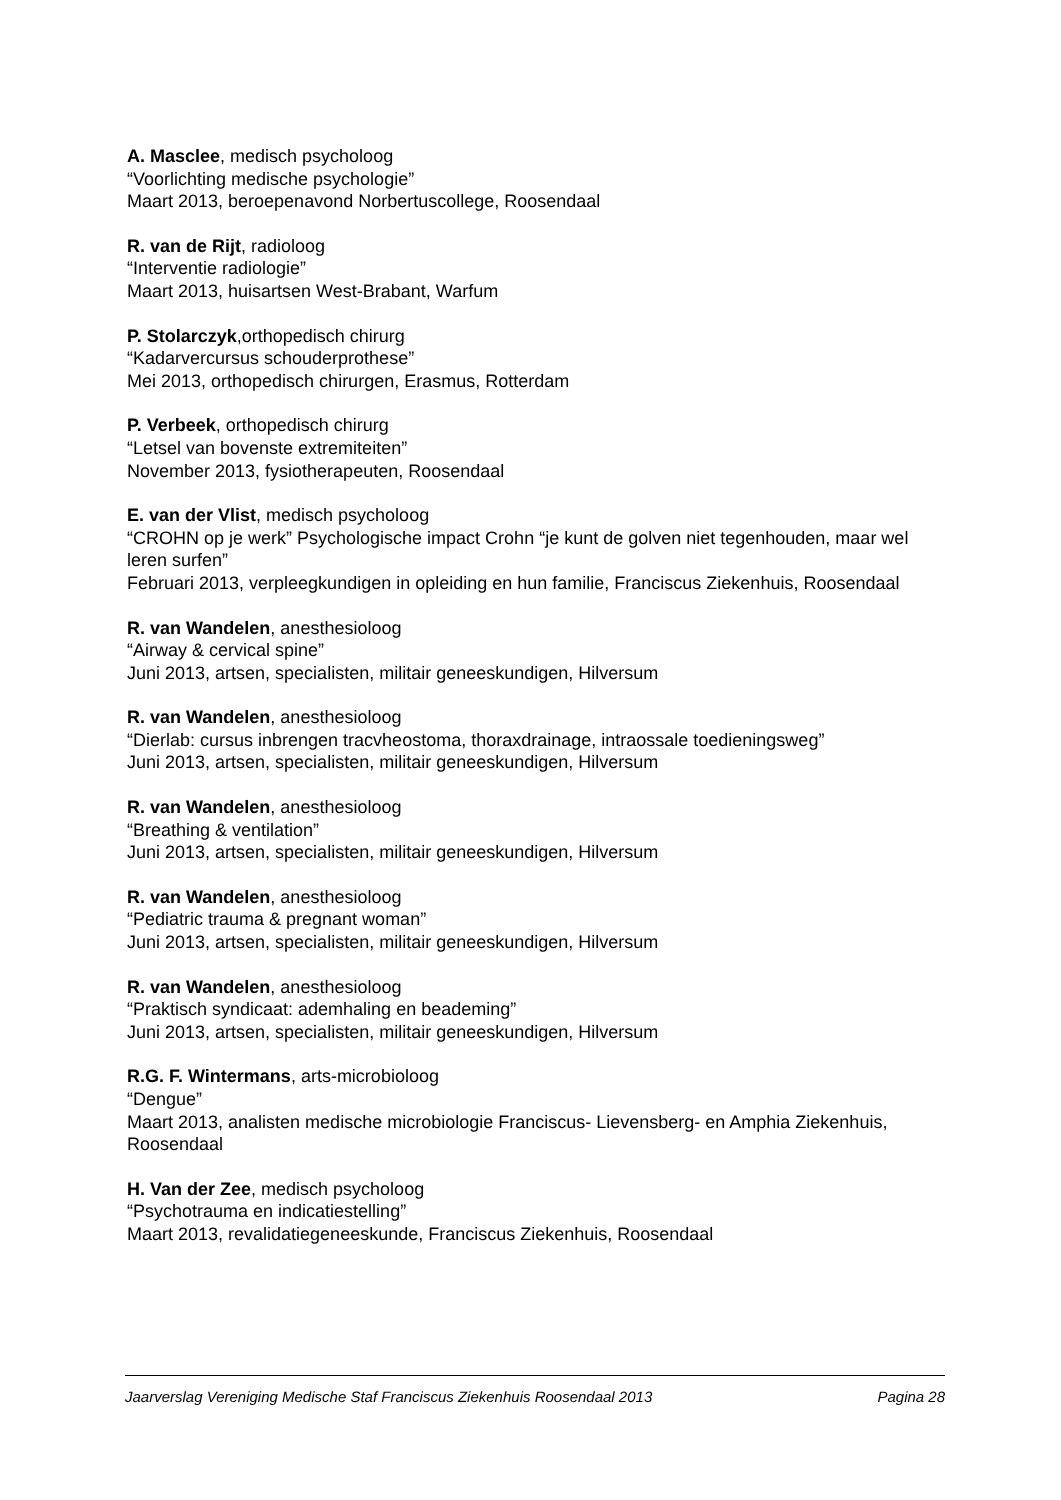A. Masclee, medisch psycholoog
“Voorlichting medische psychologie”
Maart 2013, beroepenavond Norbertuscollege, Roosendaal
R. van de Rijt, radioloog
“Interventie radiologie”
Maart 2013, huisartsen West-Brabant, Warfum
P. Stolarczyk,orthopedisch chirurg
“Kadarvercursus schouderprothese”
Mei 2013, orthopedisch chirurgen, Erasmus, Rotterdam
P. Verbeek, orthopedisch chirurg
“Letsel van bovenste extremiteiten”
November 2013, fysiotherapeuten, Roosendaal
E. van der Vlist, medisch psycholoog
“CROHN op je werk” Psychologische impact Crohn “je kunt de golven niet tegenhouden, maar wel leren surfen”
Februari 2013, verpleegkundigen in opleiding en hun familie, Franciscus Ziekenhuis, Roosendaal
R. van Wandelen, anesthesioloog
“Airway & cervical spine”
Juni 2013, artsen, specialisten, militair geneeskundigen, Hilversum
R. van Wandelen, anesthesioloog
“Dierlab: cursus inbrengen tracvheostoma, thoraxdrainage, intraossale toedieningsweg”
Juni 2013, artsen, specialisten, militair geneeskundigen, Hilversum
R. van Wandelen, anesthesioloog
“Breathing & ventilation”
Juni 2013, artsen, specialisten, militair geneeskundigen, Hilversum
R. van Wandelen, anesthesioloog
“Pediatric trauma & pregnant woman”
Juni 2013, artsen, specialisten, militair geneeskundigen, Hilversum
R. van Wandelen, anesthesioloog
“Praktisch syndicaat: ademhaling en beademing”
Juni 2013, artsen, specialisten, militair geneeskundigen, Hilversum
R.G. F. Wintermans, arts-microbioloog
“Dengue”
Maart 2013, analisten medische microbiologie Franciscus- Lievensberg- en Amphia Ziekenhuis, Roosendaal
H. Van der Zee, medisch psycholoog
“Psychotrauma en indicatiestelling”
Maart 2013, revalidatiegeneeskunde, Franciscus Ziekenhuis, Roosendaal
Jaarverslag Vereniging Medische Staf Franciscus Ziekenhuis Roosendaal 2013 Pagina 28